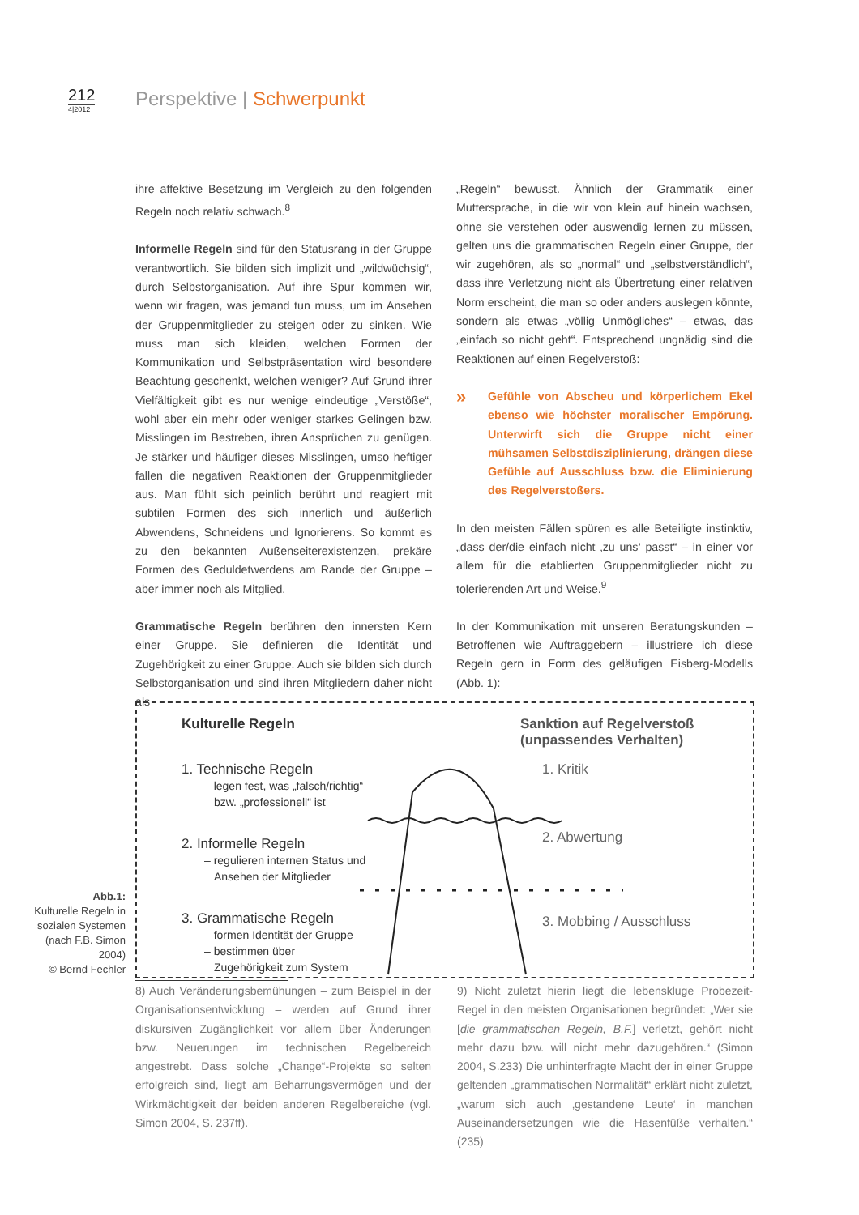212
4|2012
Perspektive | Schwerpunkt
ihre affektive Besetzung im Vergleich zu den folgenden Regeln noch relativ schwach.<sup>8</sup>
Informelle Regeln sind für den Statusrang in der Gruppe verantwortlich. Sie bilden sich implizit und „wildwüchsig“, durch Selbstorganisation. Auf ihre Spur kommen wir, wenn wir fragen, was jemand tun muss, um im Ansehen der Gruppenmitglieder zu steigen oder zu sinken. Wie muss man sich kleiden, welchen Formen der Kommunikation und Selbstpräsentation wird besondere Beachtung geschenkt, welchen weniger? Auf Grund ihrer Vielfältigkeit gibt es nur wenige eindeutige „Verstöße“, wohl aber ein mehr oder weniger starkes Gelingen bzw. Misslingen im Bestreben, ihren Ansprüchen zu genügen. Je stärker und häufiger dieses Misslingen, umso heftiger fallen die negativen Reaktionen der Gruppenmitglieder aus. Man fühlt sich peinlich berührt und reagiert mit subtilen Formen des sich innerlich und äußerlich Abwendens, Schneidens und Ignorierens. So kommt es zu den bekannten Außenseiterexistenzen, prekäre Formen des Geduldetwerdens am Rande der Gruppe – aber immer noch als Mitglied.
Grammatische Regeln berühren den innersten Kern einer Gruppe. Sie definieren die Identität und Zugehörigkeit zu einer Gruppe. Auch sie bilden sich durch Selbstorganisation und sind ihren Mitgliedern daher nicht als
„Regeln“ bewusst. Ähnlich der Grammatik einer Muttersprache, in die wir von klein auf hinein wachsen, ohne sie verstehen oder auswendig lernen zu müssen, gelten uns die grammatischen Regeln einer Gruppe, der wir zugehören, als so „normal“ und „selbstverständlich“, dass ihre Verletzung nicht als Übertretung einer relativen Norm erscheint, die man so oder anders auslegen könnte, sondern als etwas „völlig Unmögliches“ – etwas, das „einfach so nicht geht“. Entsprechend ungnädig sind die Reaktionen auf einen Regelverstoß:
» Gefühle von Abscheu und körperlichem Ekel ebenso wie höchster moralischer Empörung. Unterwirft sich die Gruppe nicht einer mühsamen Selbstdisziplinierung, drängen diese Gefühle auf Ausschluss bzw. die Eliminierung des Regelverstoßers.
In den meisten Fällen spüren es alle Beteiligte instinktiv, „dass der/die einfach nicht ‚zu uns‘ passt“ – in einer vor allem für die etablierten Gruppenmitglieder nicht zu tolerierenden Art und Weise.<sup>9</sup>
In der Kommunikation mit unseren Beratungskunden – Betroffenen wie Auftraggebern – illustriere ich diese Regeln gern in Form des geläufigen Eisberg-Modells (Abb. 1):
Kulturelle Regeln
1. Technische Regeln
– legen fest, was „falsch/richtig“
bzw. „professionell“ ist
2. Informelle Regeln
– regulieren internen Status und
Ansehen der Mitglieder
3. Grammatische Regeln
– formen Identität der Gruppe
– bestimmen über
Zugehörigkeit zum System
Sanktion auf Regelverstoß
(unpassendes Verhalten)
1. Kritik
2. Abwertung
3. Mobbing / Ausschluss
Abb.1:
Kulturelle Regeln in sozialen Systemen (nach F.B. Simon 2004)
© Bernd Fechler
8) Auch Veränderungsbemühungen – zum Beispiel in der Organisationsentwicklung – werden auf Grund ihrer diskursiven Zugänglichkeit vor allem über Änderungen bzw. Neuerungen im technischen Regelbereich angestrebt. Dass solche „Change“-Projekte so selten erfolgreich sind, liegt am Beharrungsvermögen und der Wirkmächtigkeit der beiden anderen Regelbereiche (vgl. Simon 2004, S. 237ff).
9) Nicht zuletzt hierin liegt die lebenskluge Probezeit-Regel in den meisten Organisationen begründet: „Wer sie [die grammatischen Regeln, B.F.] verletzt, gehört nicht mehr dazu bzw. will nicht mehr dazugehören.“ (Simon 2004, S.233) Die unhinterfragte Macht der in einer Gruppe geltenden „grammatischen Normalität“ erklärt nicht zuletzt, „warum sich auch ‚gestandene Leute‘ in manchen Auseinandersetzungen wie die Hasenfüße verhalten.“ (235)